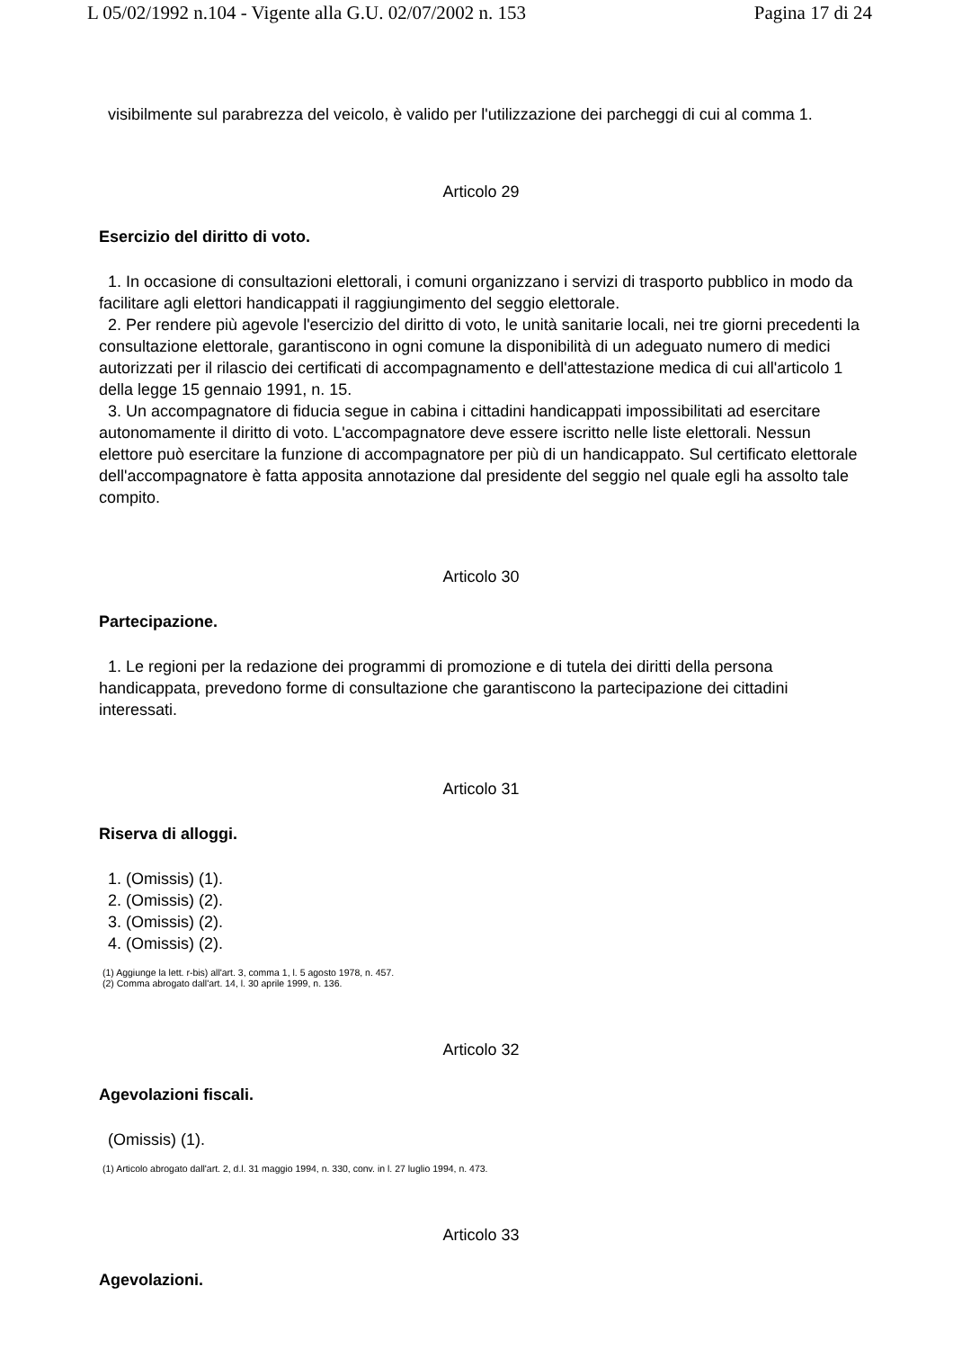L 05/02/1992 n.104 - Vigente alla G.U. 02/07/2002 n. 153 Pagina 17 di 24
visibilmente sul parabrezza del veicolo, è valido per l'utilizzazione dei parcheggi di cui al comma 1.
Articolo 29
Esercizio del diritto di voto.
1. In occasione di consultazioni elettorali, i comuni organizzano i servizi di trasporto pubblico in modo da facilitare agli elettori handicappati il raggiungimento del seggio elettorale.
2. Per rendere più agevole l'esercizio del diritto di voto, le unità sanitarie locali, nei tre giorni precedenti la consultazione elettorale, garantiscono in ogni comune la disponibilità di un adeguato numero di medici autorizzati per il rilascio dei certificati di accompagnamento e dell'attestazione medica di cui all'articolo 1 della legge 15 gennaio 1991, n. 15.
3. Un accompagnatore di fiducia segue in cabina i cittadini handicappati impossibilitati ad esercitare autonomamente il diritto di voto. L'accompagnatore deve essere iscritto nelle liste elettorali. Nessun elettore può esercitare la funzione di accompagnatore per più di un handicappato. Sul certificato elettorale dell'accompagnatore è fatta apposita annotazione dal presidente del seggio nel quale egli ha assolto tale compito.
Articolo 30
Partecipazione.
1. Le regioni per la redazione dei programmi di promozione e di tutela dei diritti della persona handicappata, prevedono forme di consultazione che garantiscono la partecipazione dei cittadini interessati.
Articolo 31
Riserva di alloggi.
1. (Omissis) (1).
2. (Omissis) (2).
3. (Omissis) (2).
4. (Omissis) (2).
(1) Aggiunge la lett. r-bis) all'art. 3, comma 1, l. 5 agosto 1978, n. 457.
(2) Comma abrogato dall'art. 14, l. 30 aprile 1999, n. 136.
Articolo 32
Agevolazioni fiscali.
(Omissis) (1).
(1) Articolo abrogato dall'art. 2, d.l. 31 maggio 1994, n. 330, conv. in l. 27 luglio 1994, n. 473.
Articolo 33
Agevolazioni.